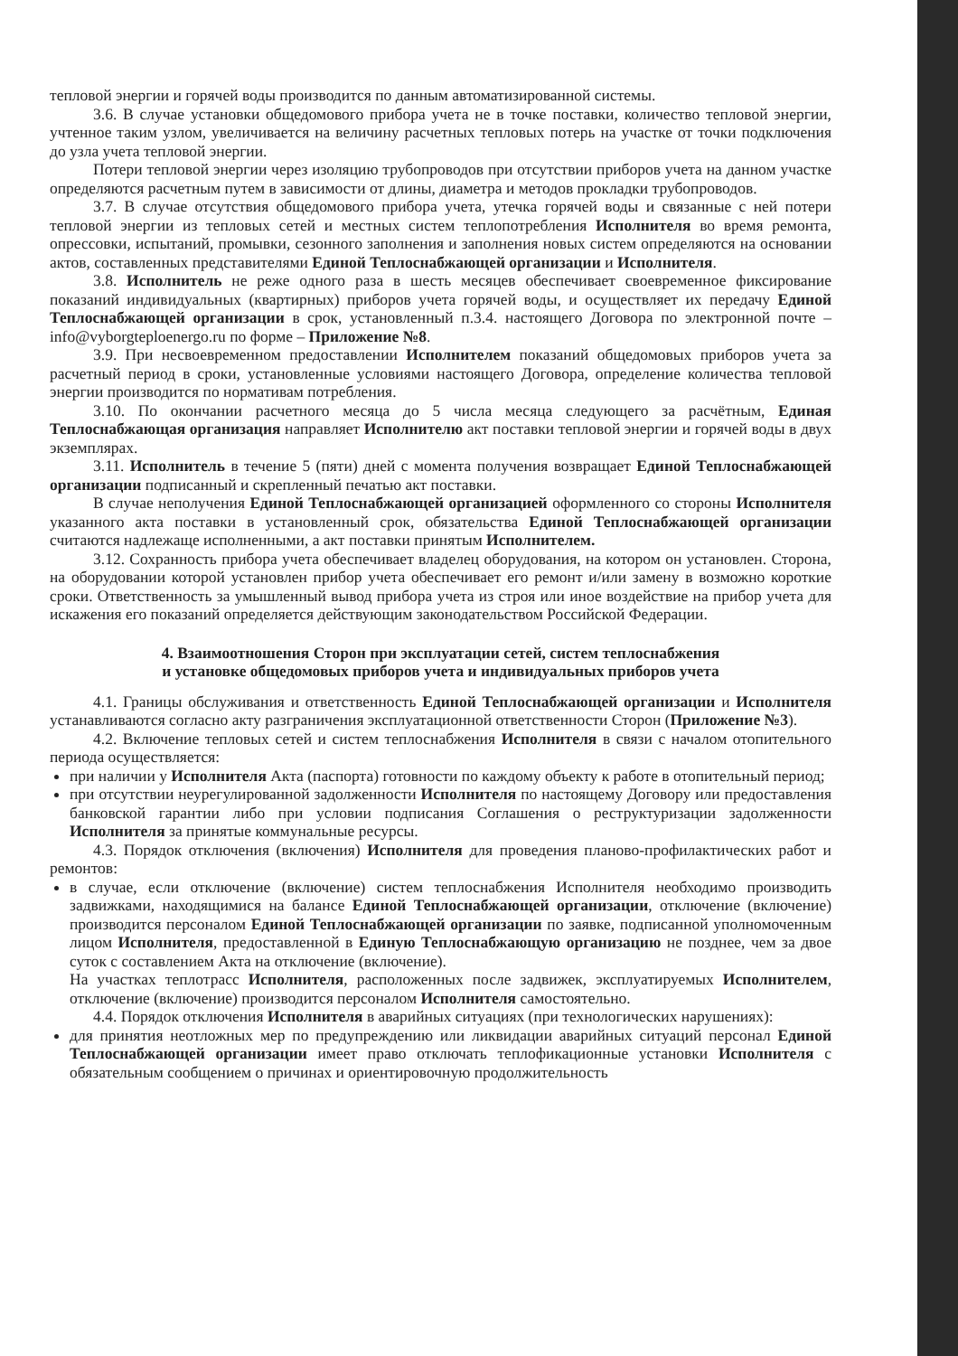тепловой энергии и горячей воды производится по данным автоматизированной системы.
3.6. В случае установки общедомового прибора учета не в точке поставки, количество тепловой энергии, учтенное таким узлом, увеличивается на величину расчетных тепловых потерь на участке от точки подключения до узла учета тепловой энергии.
Потери тепловой энергии через изоляцию трубопроводов при отсутствии приборов учета на данном участке определяются расчетным путем в зависимости от длины, диаметра и методов прокладки трубопроводов.
3.7. В случае отсутствия общедомового прибора учета, утечка горячей воды и связанные с ней потери тепловой энергии из тепловых сетей и местных систем теплопотребления Исполнителя во время ремонта, опрессовки, испытаний, промывки, сезонного заполнения и заполнения новых систем определяются на основании актов, составленных представителями Единой Теплоснабжающей организации и Исполнителя.
3.8. Исполнитель не реже одного раза в шесть месяцев обеспечивает своевременное фиксирование показаний индивидуальных (квартирных) приборов учета горячей воды, и осуществляет их передачу Единой Теплоснабжающей организации в срок, установленный п.3.4. настоящего Договора по электронной почте – info@vyborgteploenergo.ru по форме – Приложение №8.
3.9. При несвоевременном предоставлении Исполнителем показаний общедомовых приборов учета за расчетный период в сроки, установленные условиями настоящего Договора, определение количества тепловой энергии производится по нормативам потребления.
3.10. По окончании расчетного месяца до 5 числа месяца следующего за расчётным, Единая Теплоснабжающая организация направляет Исполнителю акт поставки тепловой энергии и горячей воды в двух экземплярах.
3.11. Исполнитель в течение 5 (пяти) дней с момента получения возвращает Единой Теплоснабжающей организации подписанный и скрепленный печатью акт поставки.
В случае неполучения Единой Теплоснабжающей организацией оформленного со стороны Исполнителя указанного акта поставки в установленный срок, обязательства Единой Теплоснабжающей организации считаются надлежаще исполненными, а акт поставки принятым Исполнителем.
3.12. Сохранность прибора учета обеспечивает владелец оборудования, на котором он установлен. Сторона, на оборудовании которой установлен прибор учета обеспечивает его ремонт и/или замену в возможно короткие сроки. Ответственность за умышленный вывод прибора учета из строя или иное воздействие на прибор учета для искажения его показаний определяется действующим законодательством Российской Федерации.
4. Взаимоотношения Сторон при эксплуатации сетей, систем теплоснабжения
и установке общедомовых приборов учета и индивидуальных приборов учета
4.1. Границы обслуживания и ответственность Единой Теплоснабжающей организации и Исполнителя устанавливаются согласно акту разграничения эксплуатационной ответственности Сторон (Приложение №3).
4.2. Включение тепловых сетей и систем теплоснабжения Исполнителя в связи с началом отопительного периода осуществляется:
при наличии у Исполнителя Акта (паспорта) готовности по каждому объекту к работе в отопительный период;
при отсутствии неурегулированной задолженности Исполнителя по настоящему Договору или предоставления банковской гарантии либо при условии подписания Соглашения о реструктуризации задолженности Исполнителя за принятые коммунальные ресурсы.
4.3. Порядок отключения (включения) Исполнителя для проведения планово-профилактических работ и ремонтов:
в случае, если отключение (включение) систем теплоснабжения Исполнителя необходимо производить задвижками, находящимися на балансе Единой Теплоснабжающей организации, отключение (включение) производится персоналом Единой Теплоснабжающей организации по заявке, подписанной уполномоченным лицом Исполнителя, предоставленной в Единую Теплоснабжающую организацию не позднее, чем за двое суток с составлением Акта на отключение (включение).
На участках теплотрасс Исполнителя, расположенных после задвижек, эксплуатируемых Исполнителем, отключение (включение) производится персоналом Исполнителя самостоятельно.
4.4. Порядок отключения Исполнителя в аварийных ситуациях (при технологических нарушениях):
для принятия неотложных мер по предупреждению или ликвидации аварийных ситуаций персонал Единой Теплоснабжающей организации имеет право отключать теплофикационные установки Исполнителя с обязательным сообщением о причинах и ориентировочную продолжительность